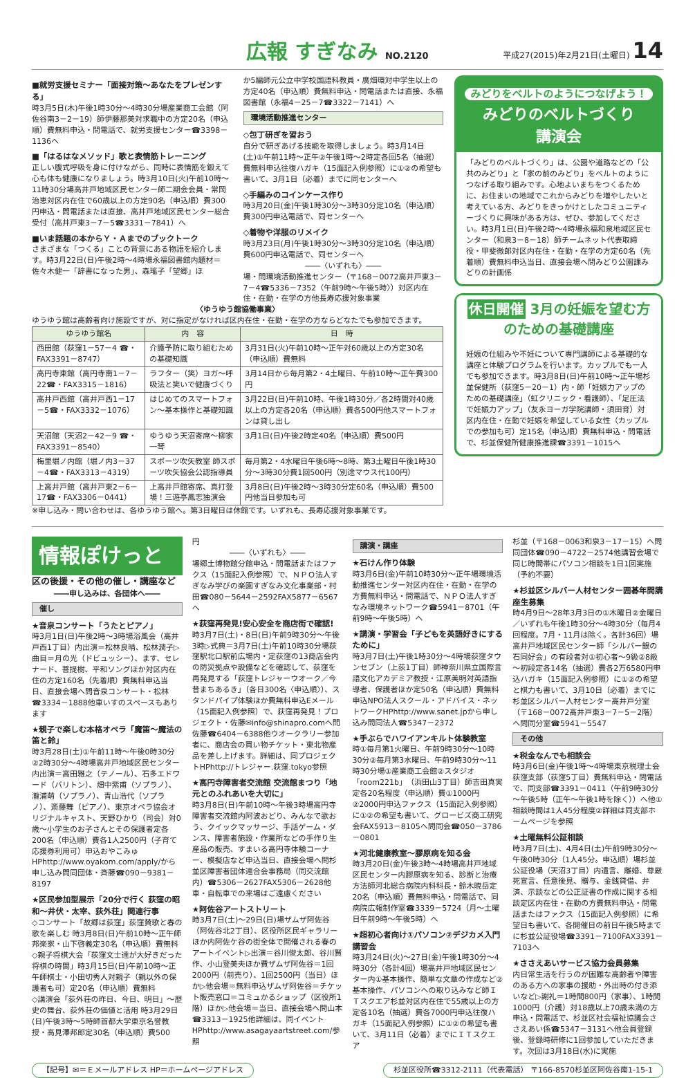広報 すぎなみ NO.2120 平成27(2015)年2月21日(土曜日) 14
■就労支援セミナー「面接対策～あなたをプレゼンする」
時3月5日(木)午後1時30分～4時30分場産業商工会館（阿佐谷南3－2－19）師伊藤那美対求職中の方定20名（申込順）費無料申込・問電話で、就労支援センター☎3398－1136へ
■「はるはなメソッド」歌と表情筋トレーニング
正しい腹式呼吸を身に付けながら、同時に表情筋を鍛えて心も体も健康になりましょう。時3月10日(火)午前10時～11時30分場高井戸地域区民センター師二期会会員・常岡治恵対区内在住で60歳以上の方定90名（申込順）費300円申込・問電話または直接、高井戸地域区民センター総合受付（高井戸東3－7－5☎3331－7841）へ
■いま話題の本からＹ・Ａまでのブックトーク
さまざまな「つくる」ことの背景にある物語を紹介します。時3月22日(日)午後2時～4時場永福図書館内題材＝佐々木健一「辞書になった男」、森瑤子「望郷」ほ
か5編師元公立中学校国語科教員・廣畑環対中学生以上の方定40名（申込順）費無料申込・問電話または直接、永福図書館（永福4－25－7☎3322－7141）へ
環境活動推進センター
◇包丁研ぎを習おう
自分で研ぎあげる技能を取得しましょう。時3月14日(土)①午前11時～正午②午後1時～2時定各回5名（抽選）費無料申込往復ハガキ（15面記入例参照）に①②の希望も書いて、3月1日（必着）までに同センターへ
◇手編みのコインケース作り
時3月20日(金)午後1時30分～3時30分定10名（申込順）費300円申込電話で、同センターへ
◇着物や洋服のリメイク
時3月23日(月)午後1時30分～3時30分定10名（申込順）費600円申込電話で、同センターへ
――〈いずれも〉――
場・問環境活動推進センター（〒168－0072高井戸東3－7－4☎5336－7352〈午前9時～午後5時〉）対区内在住・在勤・在学の方他長寿応援対象事業
〈ゆうゆう館協働事業〉
ゆうゆう館は高齢者向け施設ですが、対に指定がなければ区内在住・在勤・在学の方ならどなたでも参加できます。
| ゆうゆう館名 | 内 容 | 日 時 |
| --- | --- | --- |
| 西田館（荻窪1－57－4 ☎・FAX3391－8747） | 介護予防に取り組むための基礎知識 | 3月31日(火)午前10時～正午対60歳以上の方定30名（申込順）費無料 |
| 高円寺東館（高円寺南1－7－22☎・FAX3315－1816） | ラフター（笑）ヨガ～呼吸法と笑いで健康づくり | 3月14日から毎月第2・4土曜日、午前10時～正午費300円 |
| 高井戸西館（高井戸西1－17－5☎・FAX3332－1076） | はじめてのスマートフォン～基本操作と基礎知識 | 3月22日(日)午前10時、午後1時30分／各2時間対40歳以上の方定各20名（申込順）費各500円他スマートフォンは貸し出し |
| 天沼館（天沼2－42－9 ☎・FAX3391－8540） | ゆうゆう天沼寄席～柳家一琴 | 3月1日(日)午後2時定40名（申込順）費500円 |
| 梅里堀ノ内館（堀ノ内3－37－4☎・FAX3313－4319） | スポーツ吹矢教室 師スポーツ吹矢協会公認指導員 | 毎月第2・4水曜日午後6時～8時、第3土曜日午後1時30分～3時30分費1回500円（別途マウス代100円） |
| 上高井戸館（高井戸東2－6－17☎・FAX3306－0441） | 上高井戸館寄席、真打登場！三遊亭鳳志独演会 | 3月8日(日)午後2時～3時30分定60名（申込順）費500円他当日参加も可 |
※申し込み・問い合わせは、各ゆうゆう館へ。第3日曜日は休館です。いずれも、長寿応援対象事業です。
みどりをベルトのようにつなげよう！
みどりのベルトづくり
講演会
「みどりのベルトづくり」は、公園や道路などの「公共のみどり」と「家の前のみどり」をベルトのようにつなげる取り組みです。心地よいまちをつくるために、お住まいの地域でこれからみどりを増やしたいと考えている方、みどりをきっかけとしたコミュニティーづくりに興味がある方は、ぜひ、参加してください。時3月1日(日)午後2時～4時場永福和泉地域区民センター（和泉3－8－18）師チームネット代表取締役・甲斐徹郎対区内在住・在勤・在学の方定60名（先着順）費無料申込当日、直接会場へ問みどり公園課みどりの計画係
休日開催 3月の妊娠を望む方のための基礎講座
妊娠の仕組みや不妊について専門講師による基礎的な講座と体験プログラムを行います。カップルでも一人でも参加できます。時3月8日(日)午前10時～正午場杉並保健所（荻窪5－20－1）内・師「妊娠力アップのための基礎講座」（虹クリニック・看護師）、「足圧法で妊娠力アップ」（友永ヨーガ学院講師・須田育）対区内在住・在勤で妊娠を希望している女性（カップルでの参加も可）定15名（申込順）費無料申込・問電話で、杉並保健所健康推進課☎3391－1015へ
情報ぽけっと
区の後援・その他の催し・講座など
――申し込みは、各団体へ――
催し
★音泉コンサート「うたとピアノ」
時3月1日(日)午後2時～3時場浴風会（高井戸西1丁目）内出演＝松林良晴、松林潤子▷曲目＝月の光（ドビュッシー）、ます、セレナード、菩提樹、平和ソングほか対区内在住の方定160名（先着順）費無料申込当日、直接会場へ問音泉コンサート・松林☎3334－1888他車いすのスペースもあります
★親子で楽しむ本格オペラ「魔笛～魔法の笛と鈴」
時3月28日(土)①午前11時～午後0時30分②2時30分～4時場高井戸地域区民センター内出演＝高田雅之（テノール）、石多エドワード（バリトン）、畑中紫甫（ソプラノ）、瀧浦萌（ソプラノ）、青山浩代（ソプラノ）、斎藤舞（ピアノ）、東京オペラ協会オリジナルキャスト、天野ひかり（司会）対0歳～小学生のお子さんとその保護者定各200名（申込順）費各1人2500円（子育て応援券利用可）申込おやこみゅHPhttp://www.oyakom.com/apply/から申し込み問同団体・斉藤☎090－9381－8197
★区民参加型展示「20分で行く 荻窪の昭和～井伏・太宰、荻外荘」関連行事
◇コンサート「故郷は荻窪」荻窪賛歌と春の歌を楽しむ 時3月8日(日)午前10時～正午師邦楽家・山下啓義定30名（申込順）費無料
◇親子将棋大会「荻窪文士達が大好きだった将棋の時間」時3月15日(日)午前10時～正午師棋士・小田切秀人対親子（親以外の保護者も可）定20名（申込順）費無料
◇講演会「荻外荘の昨日、今日、明日」～歴史の舞台、荻外荘の価値と活用 時3月29日(日)午後3時～5時師首都大学東京名誉教授・高見澤邦郎定30名（申込順）費500
円
――〈いずれも〉――
場郷土博物館分館申込・問電話またはファクス（15面記入例参照）で、ＮＰＯ法人すぎなみ学びの楽園すぎなみ文化事業部・村田☎080－5644－2592FAX5877－6567へ
★荻窪再発見!安心安全を商店街で確認!
時3月7日(土)・8日(日)午前9時30分～午後3時▷式典＝3月7日(土)午前10時30分場荻窪駅北口駅前広場内・定荻窪の13商店会内の防災拠点や設備などを確認して、荻窪を再発見する「荻窪トレジャーウオーク／今昔まちあるき」（各日300名〈申込順〉）、スタンドパイプ体験ほか費無料申込Eメール（15面記入例参照）で、荻窪再発見！プロジェクト・佐藤✉info@shinapro.comへ問佐藤☎6404－6388他ウオークラリー参加者に、商店会の買い物チケット・東北物産品を差し上げます。詳細は、同プロジェクトHPhttp://トレジャー.荻窪.tokyo参照
★高円寺障害者交流館 交流館まつり「地元とのふれあいを大切に」
時3月8日(日)午前10時～午後3時場高円寺障害者交流館内阿波おどり、みんなで歌おう、クイックマッサージ、手話ゲーム・ダンス、障害者施設・作業所などの手作り生産品の販売、すまいる高円寺体験コーナー、模擬店など申込当日、直接会場へ問杉並区障害者団体連合会事務局（同交流館内）☎5306－2627FAX5306－2628他車・自転車での来場はご遠慮ください
★阿佐谷アートストリート
時3月7日(土)～29日(日)場ザムザ阿佐谷（阿佐谷北2丁目）、区役所区民ギャラリーほか内阿佐ケ谷の街全体で開催される春のアートイベント▷出演＝谷川俊太郎、谷川賢作、小山登美夫ほか費ザムザ阿佐谷＝1回2000円（前売り）、1回2500円（当日）ほか▷他会場＝無料申込ザムザ阿佐谷＝チケット販売窓口＝コミュかるショップ（区役所1階）ほか▷他会場＝当日、直接会場へ問山本☎3313－1925他詳細は、同イベントHPhttp://www.asagayaartstreet.com/参照
講演・講座
★石けん作り体験
時3月6日(金)午前10時30分～正午場環境活動推進センター対区内在住・在勤・在学の方費無料申込・問電話で、ＮＰＯ法人すぎなみ環境ネットワーク☎5941－8701（午前9時～午後5時）へ
★講演・学習会「子どもを英語好きにするために」
時3月7日(土)午後1時30分～4時場荻窪タウンセブン（上荻1丁目）師神奈川県立国際言語文化アカデミア教授・江原美明対英語指導者、保護者ほか定50名（申込順）費無料申込NPO法人スクール・アドバイス・ネットワークHPhttp://www.sanet.jpから申し込み問同法人☎5347－2372
★手ぶらでハワイアンキルト体験教室
時①毎月第1火曜日、午前9時30分～10時30分②毎月第3水曜日、午前9時30分～11時30分場①産業商工会館②スタジオ「room221b」（浜田山3丁目）師吉田真実定各20名程度（申込順）費①1000円②2000円申込ファクス（15面記入例参照）に①②の希望も書いて、グロービズ商工研究会FAX5913－8105へ問同会☎050－3786－0801
★河北健康教室～膠原病を知る会
時3月20日(金)午後3時～4時場高井戸地域区民センター内膠原病を知る、診断と治療方法師河北総合病院内科科長・鈴木暁岳定20名（申込順）費無料申込・問電話で、同病院広報制作室☎3339－5724（月～土曜日午前9時～午後5時）へ
★超初心者向け①パソコン②デジカメ入門講習会
時3月24日(火)～27日(金)午後1時30分～4時30分（各計4回）場高井戸地域区民センター内①基本操作、簡単な文章の作成など②基本操作、パソコンへの取り込みなど師ＩＴスクエア杉並対区内在住で55歳以上の方定各10名（抽選）費各7000円申込往復ハガキ（15面記入例参照）に①②の希望も書いて、3月11日（必着）までにＩＴスクエア
杉並（〒168－0063和泉3－17－15）へ問同団体☎090－4722－2574他講習会場で同じ時間帯にパソコン相談を1日1回実施（予約不要）
★杉並区シルバー人材センター囲碁年間講座生募集
時4月9日～28年3月3日の①木曜日②金曜日／いずれも午後1時30分～4時30分（毎月4回程度。7月・11月は除く。各計36回）場高井戸地域区民センター師「シルバー銀の石同好会」の有段者対①初心者～9級②8級～初段定各14名（抽選）費各2万6580円申込ハガキ（15面記入例参照）に①②の希望と棋力も書いて、3月10日（必着）までに杉並区シルバー人材センター高井戸分室（〒168－0072高井戸東3－7－5－2階）へ問同分室☎5941－5547
その他
★税金なんでも相談会
時3月6日(金)午後1時～4時場東京税理士会荻窪支部（荻窪5丁目）費無料申込・問電話で、同支部☎3391－0411（午前9時30分～午後5時（正午～午後1時を除く））へ他①相談時間は1人45分程度②詳細は同支部ホームページを参照
★土曜無料公証相談
時3月7日(土)、4月4日(土)午前9時30分～午後0時30分（1人45分。申込順）場杉並公証役場（天沼3丁目）内遺言、離婚、尊厳死宣言、任意後見、贈与、金銭貸借、弁済、示談などの公正証書の作成に関する相談定区内在住・在勤の方費無料申込・問電話またはファクス（15面記入例参照）に希望日も書いて、各開催日の前日午後5時までに杉並公証役場☎3391－7100FAX3391－7103へ
★ささえあいサービス協力会員募集
内日常生活を行うのが困難な高齢者や障害のある方への家事の援助・外出時の付き添いなど▷謝礼＝1時間800円（家事）、1時間1000円（介護）対18歳以上70歳未満の方申込・問電話で、杉並区社会福祉協議会ささえあい係☎5347－3131へ他会員登録後、登録時研修に1回参加していただきます。次回は3月18日(水)に実施
【記号】✉＝Ｅメールアドレス HP＝ホームページアドレス 杉並区役所☎3312-2111（代表電話） 〒166-8570杉並区阿佐谷南1-15-1